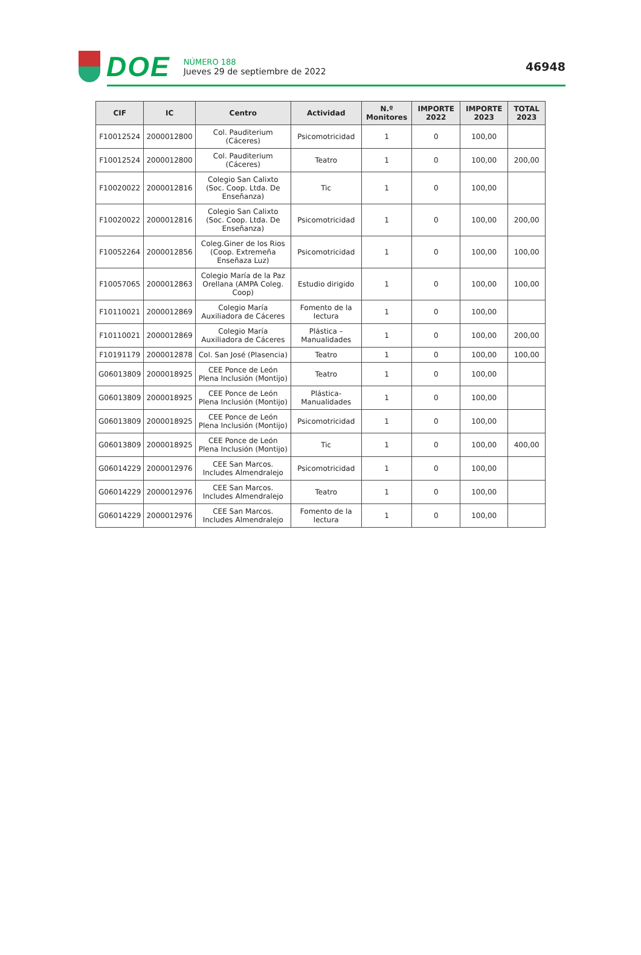DOE
NÚMERO 188
Jueves 29 de septiembre de 2022
46948
| CIF | IC | Centro | Actividad | N.º Monitores | IMPORTE 2022 | IMPORTE 2023 | TOTAL 2023 |
| --- | --- | --- | --- | --- | --- | --- | --- |
| F10012524 | 2000012800 | Col. Pauditerium (Cáceres) | Psicomotricidad | 1 | 0 | 100,00 | |
| F10012524 | 2000012800 | Col. Pauditerium (Cáceres) | Teatro | 1 | 0 | 100,00 | 200,00 |
| F10020022 | 2000012816 | Colegio San Calixto (Soc. Coop. Ltda. De Enseñanza) | Tic | 1 | 0 | 100,00 | |
| F10020022 | 2000012816 | Colegio San Calixto (Soc. Coop. Ltda. De Enseñanza) | Psicomotricidad | 1 | 0 | 100,00 | 200,00 |
| F10052264 | 2000012856 | Coleg.Giner de los Rios (Coop. Extremeña Enseñaza Luz) | Psicomotricidad | 1 | 0 | 100,00 | 100,00 |
| F10057065 | 2000012863 | Colegio María de la Paz Orellana (AMPA Coleg. Coop) | Estudio dirigido | 1 | 0 | 100,00 | 100,00 |
| F10110021 | 2000012869 | Colegio María Auxiliadora de Cáceres | Fomento de la lectura | 1 | 0 | 100,00 | |
| F10110021 | 2000012869 | Colegio María Auxiliadora de Cáceres | Plástica – Manualidades | 1 | 0 | 100,00 | 200,00 |
| F10191179 | 2000012878 | Col. San José (Plasencia) | Teatro | 1 | 0 | 100,00 | 100,00 |
| G06013809 | 2000018925 | CEE Ponce de León Plena Inclusión (Montijo) | Teatro | 1 | 0 | 100,00 | |
| G06013809 | 2000018925 | CEE Ponce de León Plena Inclusión (Montijo) | Plástica-Manualidades | 1 | 0 | 100,00 | |
| G06013809 | 2000018925 | CEE Ponce de León Plena Inclusión (Montijo) | Psicomotricidad | 1 | 0 | 100,00 | |
| G06013809 | 2000018925 | CEE Ponce de León Plena Inclusión (Montijo) | Tic | 1 | 0 | 100,00 | 400,00 |
| G06014229 | 2000012976 | CEE San Marcos. Includes Almendralejo | Psicomotricidad | 1 | 0 | 100,00 | |
| G06014229 | 2000012976 | CEE San Marcos. Includes Almendralejo | Teatro | 1 | 0 | 100,00 | |
| G06014229 | 2000012976 | CEE San Marcos. Includes Almendralejo | Fomento de la lectura | 1 | 0 | 100,00 | |